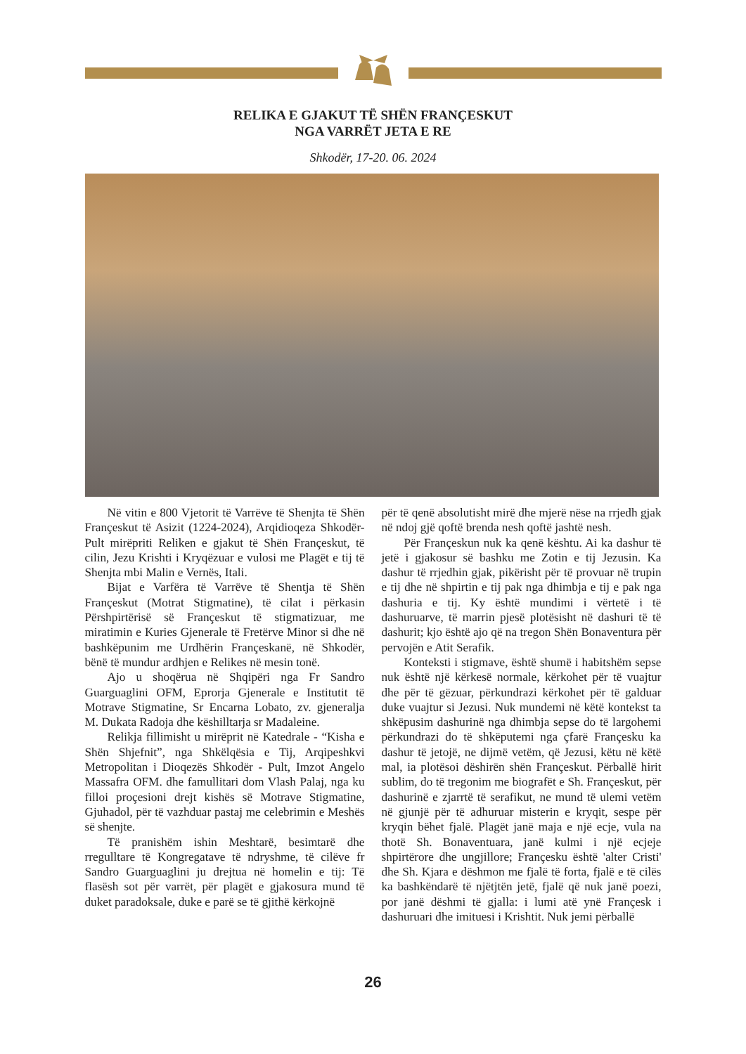RELIKA E GJAKUT TË SHËN FRANÇESKUT
NGA VARRËT JETA E RE
Shkodër, 17-20. 06. 2024
Në vitin e 800 Vjetorit të Varrëve të Shenjta të Shën Françeskut të Asizit (1224-2024), Arqidioqeza Shkodër-Pult mirëpriti Reliken e gjakut të Shën Françeskut, të cilin, Jezu Krishti i Kryqëzuar e vulosi me Plagët e tij të Shenjta mbi Malin e Vernës, Itali.
Bijat e Varfëra të Varrëve të Shentja të Shën Françeskut (Motrat Stigmatine), të cilat i përkasin Përshpirtërisë së Françeskut të stigmatizuar, me miratimin e Kuries Gjenerale të Fretërve Minor si dhe në bashkëpunim me Urdhërin Françeskanë, në Shkodër, bënë të mundur ardhjen e Relikes në mesin tonë.
Ajo u shoqërua në Shqipëri nga Fr Sandro Guarguaglini OFM, Eprorja Gjenerale e Institutit të Motrave Stigmatine, Sr Encarna Lobato, zv. gjeneralja M. Dukata Radoja dhe këshilltarja sr Madaleine.
Relikja fillimisht u mirëprit në Katedrale - “Kisha e Shën Shjefnit”, nga Shkëlqësia e Tij, Arqipeshkvi Metropolitan i Dioqezës Shkodër - Pult, Imzot Angelo Massafra OFM. dhe famullitari dom Vlash Palaj, nga ku filloi proçesioni drejt kishës së Motrave Stigmatine, Gjuhadol, për të vazhduar pastaj me celebrimin e Meshës së shenjte.
Të pranishëm ishin Meshtarë, besimtarë dhe rregulltare të Kongregatave të ndryshme, të cilëve fr Sandro Guarguaglini ju drejtua në homelin e tij: Të flasësh sot për varrët, për plagët e gjakosura mund të duket paradoksale, duke e parë se të gjithë kërkojnë
për të qenë absolutisht mirë dhe mjerë nëse na rrjedh gjak në ndoj gjë qoftë brenda nesh qoftë jashtë nesh.
Për Françeskun nuk ka qenë kështu. Ai ka dashur të jetë i gjakosur së bashku me Zotin e tij Jezusin. Ka dashur të rrjedhin gjak, pikërisht për të provuar në trupin e tij dhe në shpirtin e tij pak nga dhimbja e tij e pak nga dashuria e tij. Ky është mundimi i vërtetë i të dashuruarve, të marrin pjesë plotësisht në dashuri të të dashurit; kjo është ajo që na tregon Shën Bonaventura për pervojën e Atit Serafik.
Konteksti i stigmave, është shumë i habitshëm sepse nuk është një kërkesë normale, kërkohet për të vuajtur dhe për të gëzuar, përkundrazi kërkohet për të galduar duke vuajtur si Jezusi. Nuk mundemi në këtë kontekst ta shkëpusim dashurinë nga dhimbja sepse do të largohemi përkundrazi do të shkëputemi nga çfarë Françesku ka dashur të jetojë, ne dijmë vetëm, që Jezusi, këtu në këtë mal, ia plotësoi dëshirën shën Françeskut. Përballë hirit sublim, do të tregonim me biografët e Sh. Françeskut, për dashurinë e zjarrtë të serafikut, ne mund të ulemi vetëm në gjunjë për të adhuruar misterin e kryqit, sespe për kryqin bëhet fjalë. Plagët janë maja e një ecje, vula na thotë Sh. Bonaventuara, janë kulmi i një ecjeje shpirtërore dhe ungjillore; Françesku është 'alter Cristi' dhe Sh. Kjara e dëshmon me fjalë të forta, fjalë e të cilës ka bashkëndarë të njëtjtën jetë, fjalë që nuk janë poezi, por janë dëshmi të gjalla: i lumi atë ynë Françesk i dashuruari dhe imituesi i Krishtit. Nuk jemi përballë
26